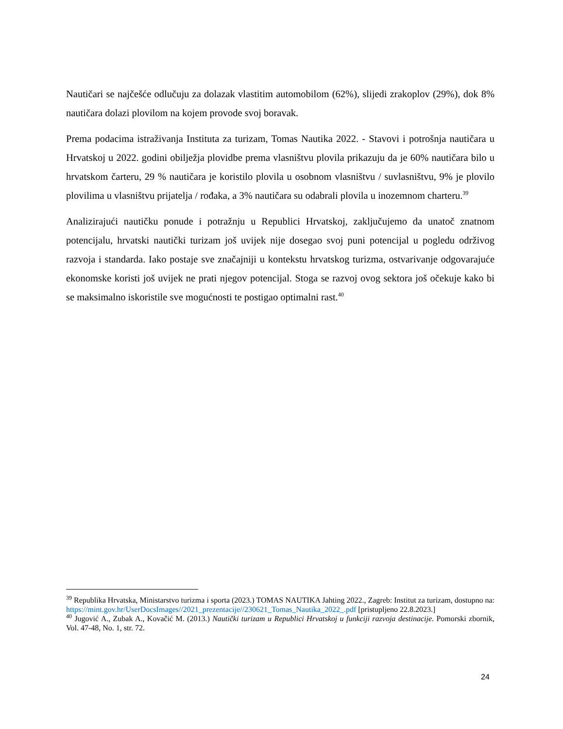Nautičari se najčešće odlučuju za dolazak vlastitim automobilom (62%), slijedi zrakoplov (29%), dok 8% nautičara dolazi plovilom na kojem provode svoj boravak.
Prema podacima istraživanja Instituta za turizam, Tomas Nautika 2022. - Stavovi i potrošnja nautičara u Hrvatskoj u 2022. godini obilježja plovidbe prema vlasništvu plovila prikazuju da je 60% nautičara bilo u hrvatskom čarteru, 29 % nautičara je koristilo plovila u osobnom vlasništvu / suvlasništvu, 9% je plovilo plovilima u vlasništvu prijatelja / rođaka, a 3% nautičara su odabrali plovila u inozemnom charteru.<sup>39</sup>
Analizirajući nautičku ponude i potražnju u Republici Hrvatskoj, zaključujemo da unatoč znatnom potencijalu, hrvatski nautički turizam još uvijek nije dosegao svoj puni potencijal u pogledu održivog razvoja i standarda. Iako postaje sve značajniji u kontekstu hrvatskog turizma, ostvarivanje odgovarajuće ekonomske koristi još uvijek ne prati njegov potencijal. Stoga se razvoj ovog sektora još očekuje kako bi se maksimalno iskoristile sve mogućnosti te postigao optimalni rast.<sup>40</sup>
<sup>39</sup> Republika Hrvatska, Ministarstvo turizma i sporta (2023.) TOMAS NAUTIKA Jahting 2022., Zagreb: Institut za turizam, dostupno na: https://mint.gov.hr/UserDocsImages//2021_prezentacije//230621_Tomas_Nautika_2022_.pdf [pristupljeno 22.8.2023.]
<sup>40</sup> Jugović A., Zubak A., Kovačić M. (2013.) Nautički turizam u Republici Hrvatskoj u funkciji razvoja destinacije. Pomorski zbornik, Vol. 47-48, No. 1, str. 72.
24